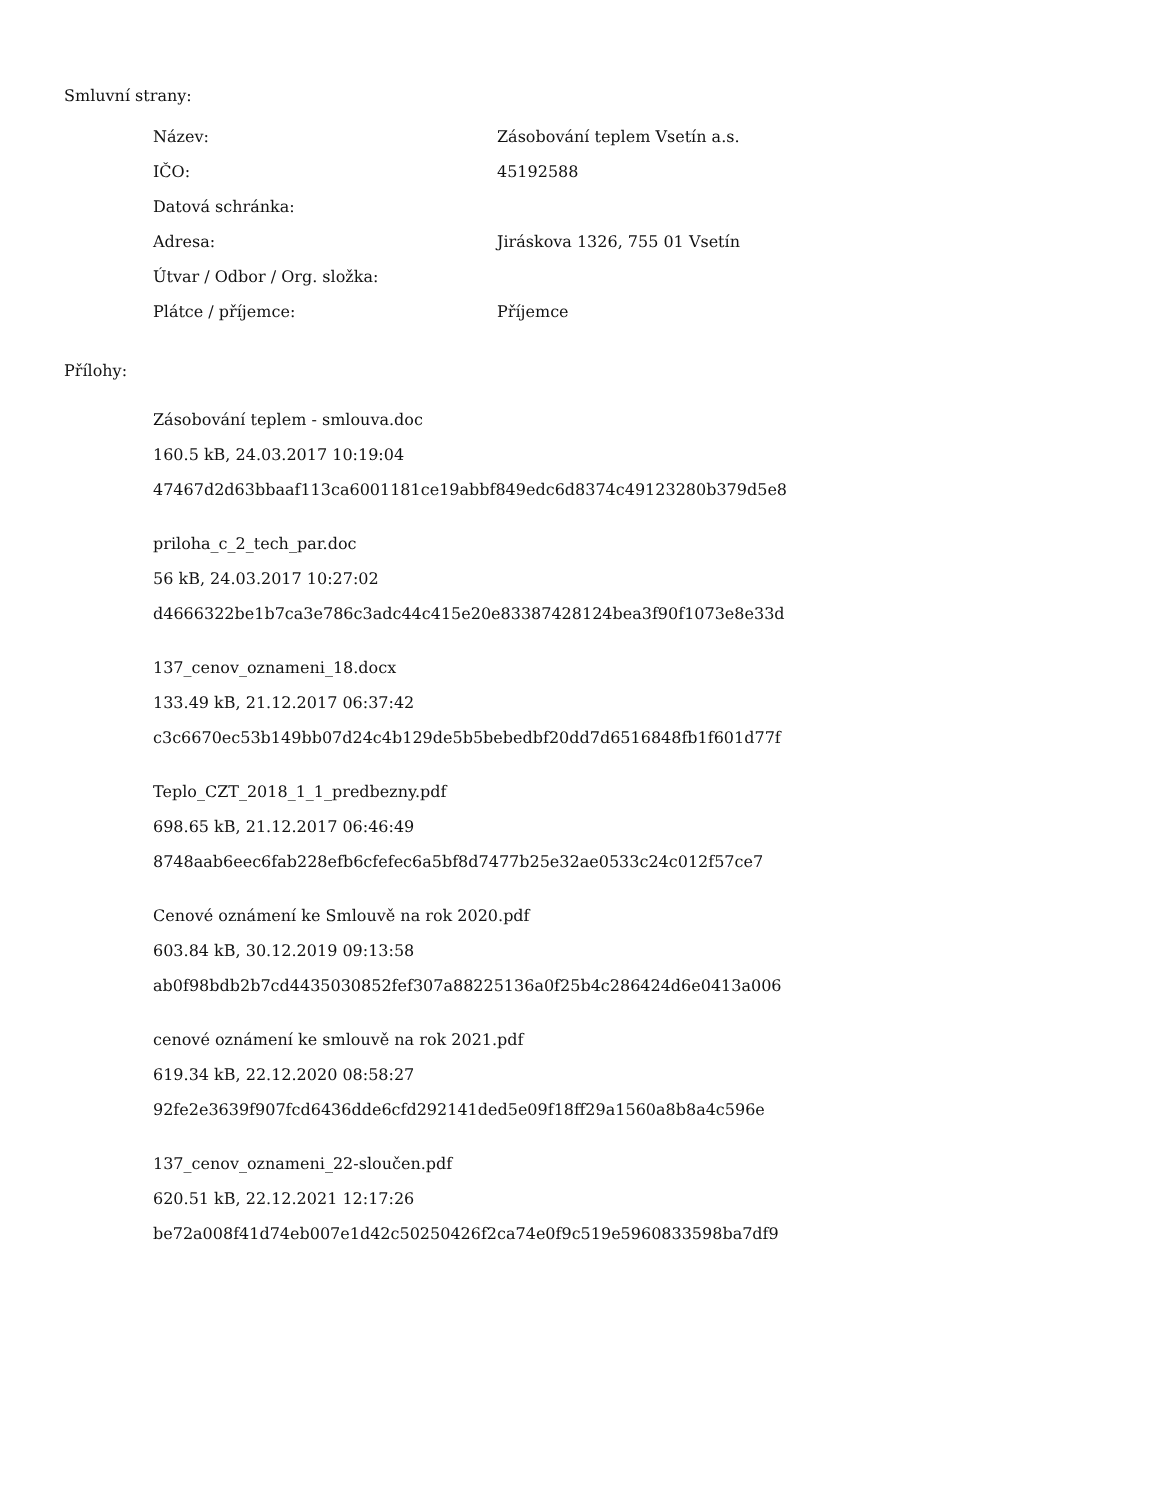Smluvní strany:
| Název: | Zásobování teplem Vsetín a.s. |
| IČO: | 45192588 |
| Datová schránka: | |
| Adresa: | Jiráskova 1326, 755 01 Vsetín |
| Útvar / Odbor / Org. složka: | |
| Plátce / příjemce: | Příjemce |
Přílohy:
Zásobování teplem - smlouva.doc
160.5 kB, 24.03.2017 10:19:04
47467d2d63bbaaf113ca6001181ce19abbf849edc6d8374c49123280b379d5e8
priloha_c_2_tech_par.doc
56 kB, 24.03.2017 10:27:02
d4666322be1b7ca3e786c3adc44c415e20e83387428124bea3f90f1073e8e33d
137_cenov_oznameni_18.docx
133.49 kB, 21.12.2017 06:37:42
c3c6670ec53b149bb07d24c4b129de5b5bebedbf20dd7d6516848fb1f601d77f
Teplo_CZT_2018_1_1_predbezny.pdf
698.65 kB, 21.12.2017 06:46:49
8748aab6eec6fab228efb6cfefec6a5bf8d7477b25e32ae0533c24c012f57ce7
Cenové oznámení ke Smlouvě na rok 2020.pdf
603.84 kB, 30.12.2019 09:13:58
ab0f98bdb2b7cd4435030852fef307a88225136a0f25b4c286424d6e0413a006
cenové oznámení ke smlouvě na rok 2021.pdf
619.34 kB, 22.12.2020 08:58:27
92fe2e3639f907fcd6436dde6cfd292141ded5e09f18ff29a1560a8b8a4c596e
137_cenov_oznameni_22-sloučen.pdf
620.51 kB, 22.12.2021 12:17:26
be72a008f41d74eb007e1d42c50250426f2ca74e0f9c519e5960833598ba7df9